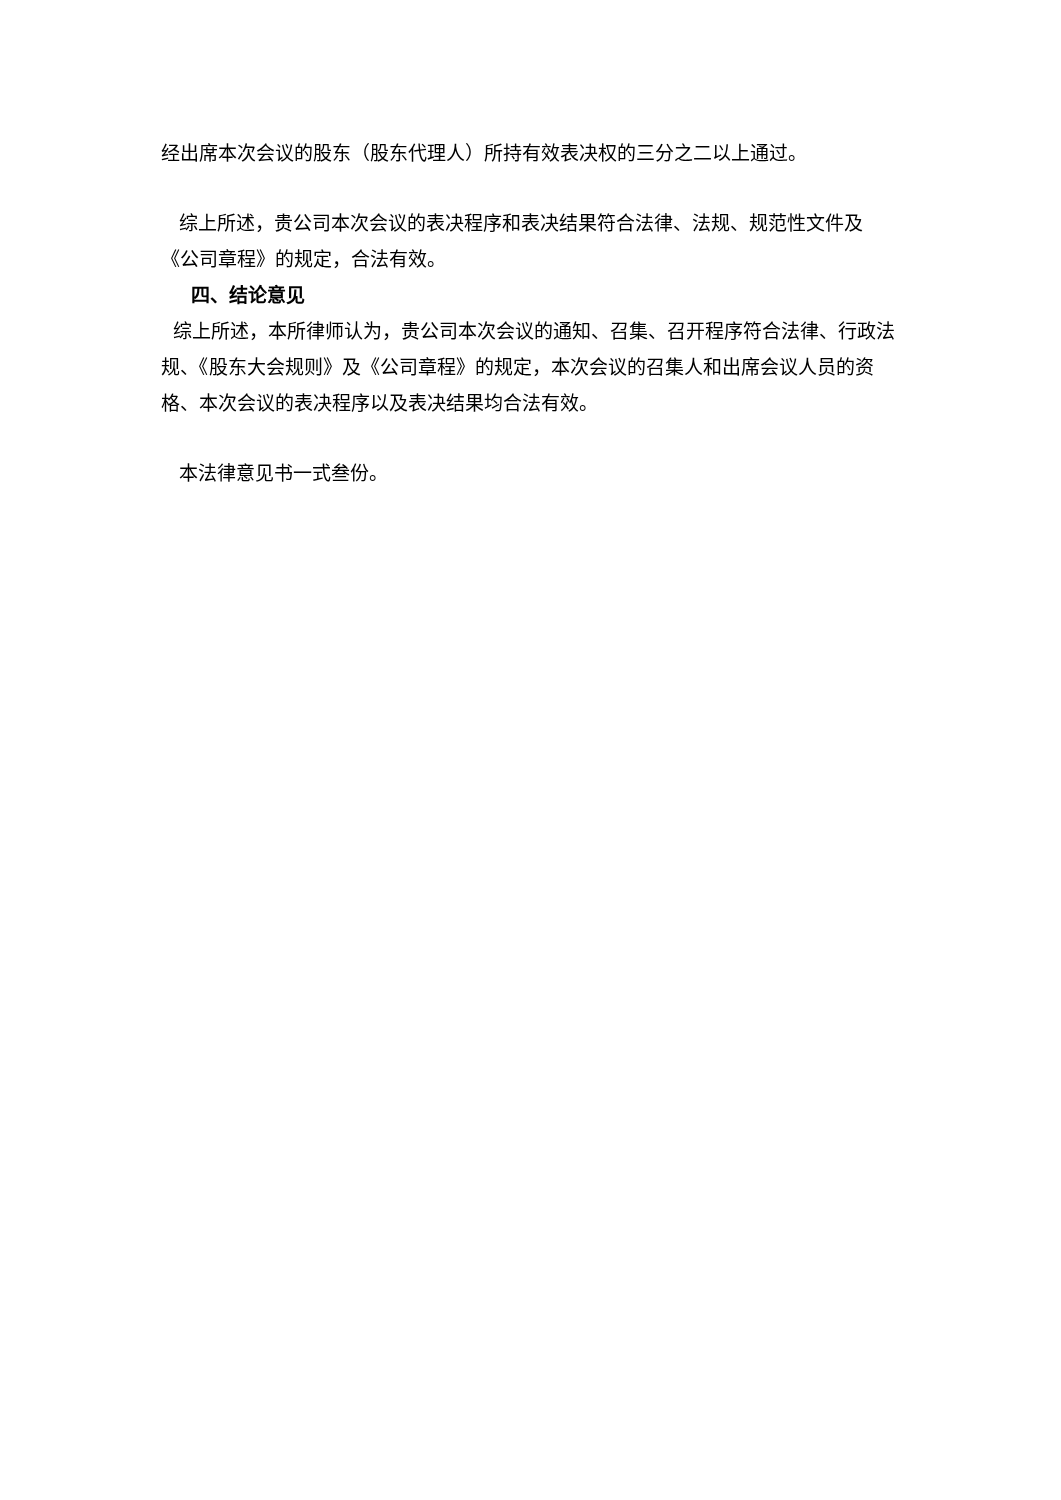经出席本次会议的股东（股东代理人）所持有效表决权的三分之二以上通过。
综上所述，贵公司本次会议的表决程序和表决结果符合法律、法规、规范性文件及《公司章程》的规定，合法有效。
四、结论意见
综上所述，本所律师认为，贵公司本次会议的通知、召集、召开程序符合法律、行政法规、《股东大会规则》及《公司章程》的规定，本次会议的召集人和出席会议人员的资格、本次会议的表决程序以及表决结果均合法有效。
本法律意见书一式叁份。